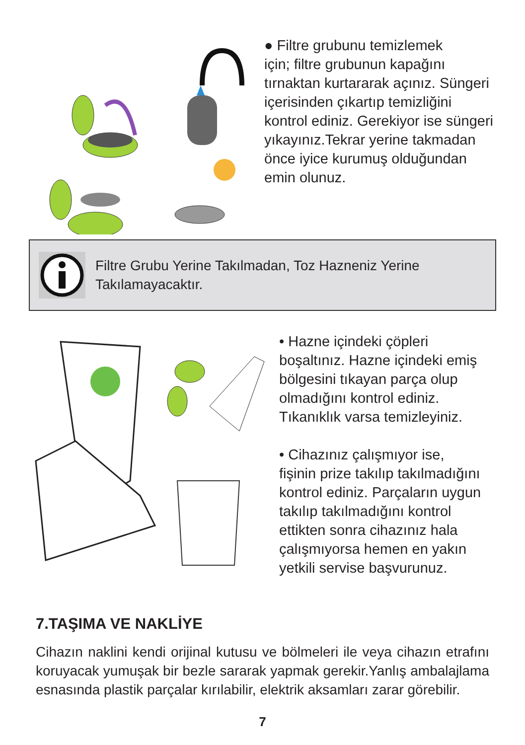● Filtre grubunu temizlemek
için; filtre grubunun kapağını
tırnaktan kurtararak açınız. Süngeri
içerisinden çıkartıp temizliğini
kontrol ediniz. Gerekiyor ise süngeri
yıkayınız.Tekrar yerine takmadan
önce iyice kurumuş olduğundan
emin olunuz.
Filtre Grubu Yerine Takılmadan, Toz Hazneniz Yerine
Takılamayacaktır.
• Hazne içindeki çöpleri
boşaltınız. Hazne içindeki emiş
bölgesini tıkayan parça olup
olmadığını kontrol ediniz.
Tıkanıklık varsa temizleyiniz.
• Cihazınız çalışmıyor ise,
fişinin prize takılıp takılmadığını
kontrol ediniz. Parçaların uygun
takılıp takılmadığını kontrol
ettikten sonra cihazınız hala
çalışmıyorsa hemen en yakın
yetkili servise başvurunuz.
7.TAŞIMA VE NAKLİYE
Cihazın naklini kendi orijinal kutusu ve bölmeleri ile veya cihazın etrafını koruyacak yumuşak bir bezle sararak yapmak gerekir.Yanlış ambalajlama esnasında plastik parçalar kırılabilir, elektrik aksamları zarar görebilir.
7